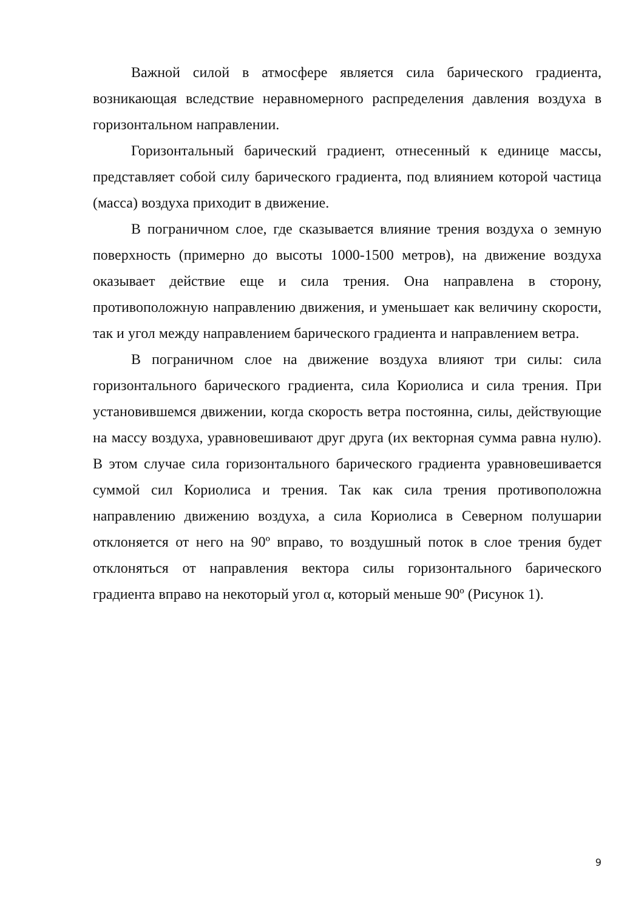Важной силой в атмосфере является сила барического градиента, возникающая вследствие неравномерного распределения давления воздуха в горизонтальном направлении.
Горизонтальный барический градиент, отнесенный к единице массы, представляет собой силу барического градиента, под влиянием которой частица (масса) воздуха приходит в движение.
В пограничном слое, где сказывается влияние трения воздуха о земную поверхность (примерно до высоты 1000-1500 метров), на движение воздуха оказывает действие еще и сила трения. Она направлена в сторону, противоположную направлению движения, и уменьшает как величину скорости, так и угол между направлением барического градиента и направлением ветра.
В пограничном слое на движение воздуха влияют три силы: сила горизонтального барического градиента, сила Кориолиса и сила трения. При установившемся движении, когда скорость ветра постоянна, силы, действующие на массу воздуха, уравновешивают друг друга (их векторная сумма равна нулю). В этом случае сила горизонтального барического градиента уравновешивается суммой сил Кориолиса и трения. Так как сила трения противоположна направлению движению воздуха, а сила Кориолиса в Северном полушарии отклоняется от него на 90º вправо, то воздушный поток в слое трения будет отклоняться от направления вектора силы горизонтального барического градиента вправо на некоторый угол α, который меньше 90º (Рисунок 1).
9